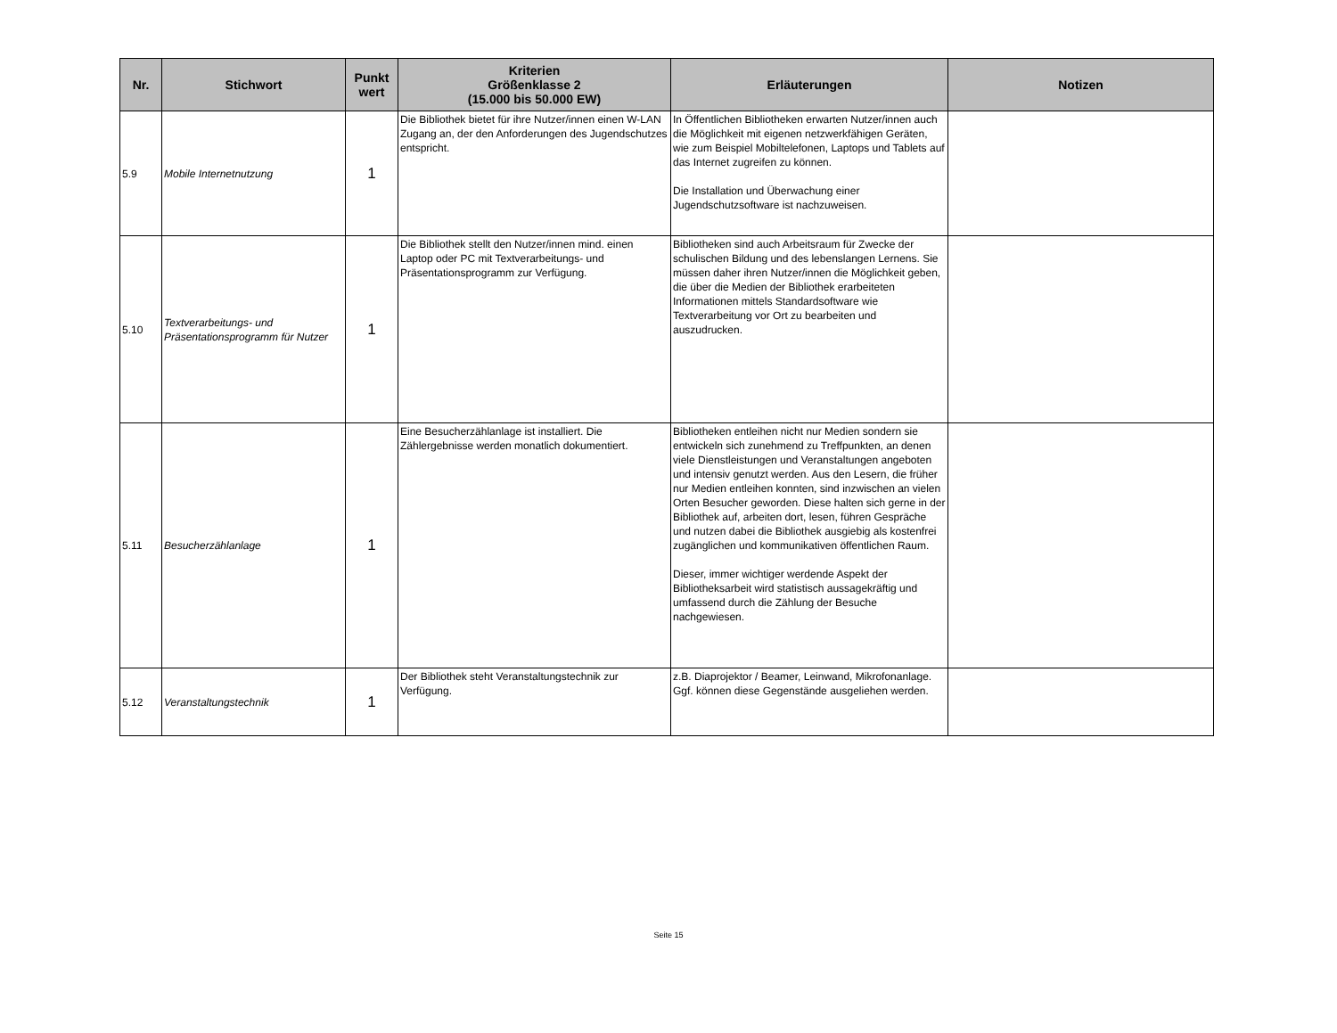| Nr. | Stichwort | Punkt wert | Kriterien Größenklasse 2 (15.000 bis 50.000 EW) | Erläuterungen | Notizen |
| --- | --- | --- | --- | --- | --- |
| 5.9 | Mobile Internetnutzung | 1 | Die Bibliothek bietet für ihre Nutzer/innen einen W-LAN Zugang an, der den Anforderungen des Jugendschutzes entspricht. | In Öffentlichen Bibliotheken erwarten Nutzer/innen auch die Möglichkeit mit eigenen netzwerkfähigen Geräten, wie zum Beispiel Mobiltelefonen, Laptops und Tablets auf das Internet zugreifen zu können. Die Installation und Überwachung einer Jugendschutzsoftware ist nachzuweisen. | |
| 5.10 | Textverarbeitungs- und Präsentationsprogramm für Nutzer | 1 | Die Bibliothek stellt den Nutzer/innen mind. einen Laptop oder PC mit Textverarbeitungs- und Präsentationsprogramm zur Verfügung. | Bibliotheken sind auch Arbeitsraum für Zwecke der schulischen Bildung und des lebenslangen Lernens. Sie müssen daher ihren Nutzer/innen die Möglichkeit geben, die über die Medien der Bibliothek erarbeiteten Informationen mittels Standardsoftware wie Textverarbeitung vor Ort zu bearbeiten und auszudrucken. | |
| 5.11 | Besucherzählanlage | 1 | Eine Besucherzählanlage ist installiert. Die Zählergebnisse werden monatlich dokumentiert. | Bibliotheken entleihen nicht nur Medien sondern sie entwickeln sich zunehmend zu Treffpunkten, an denen viele Dienstleistungen und Veranstaltungen angeboten und intensiv genutzt werden. Aus den Lesern, die früher nur Medien entleihen konnten, sind inzwischen an vielen Orten Besucher geworden. Diese halten sich gerne in der Bibliothek auf, arbeiten dort, lesen, führen Gespräche und nutzen dabei die Bibliothek ausgiebig als kostenfrei zugänglichen und kommunikativen öffentlichen Raum. Dieser, immer wichtiger werdende Aspekt der Bibliotheksarbeit wird statistisch aussagekräftig und umfassend durch die Zählung der Besuche nachgewiesen. | |
| 5.12 | Veranstaltungstechnik | 1 | Der Bibliothek steht Veranstaltungstechnik zur Verfügung. | z.B. Diaprojektor / Beamer, Leinwand, Mikrofonanlage. Ggf. können diese Gegenstände ausgeliehen werden. | |
Seite 15